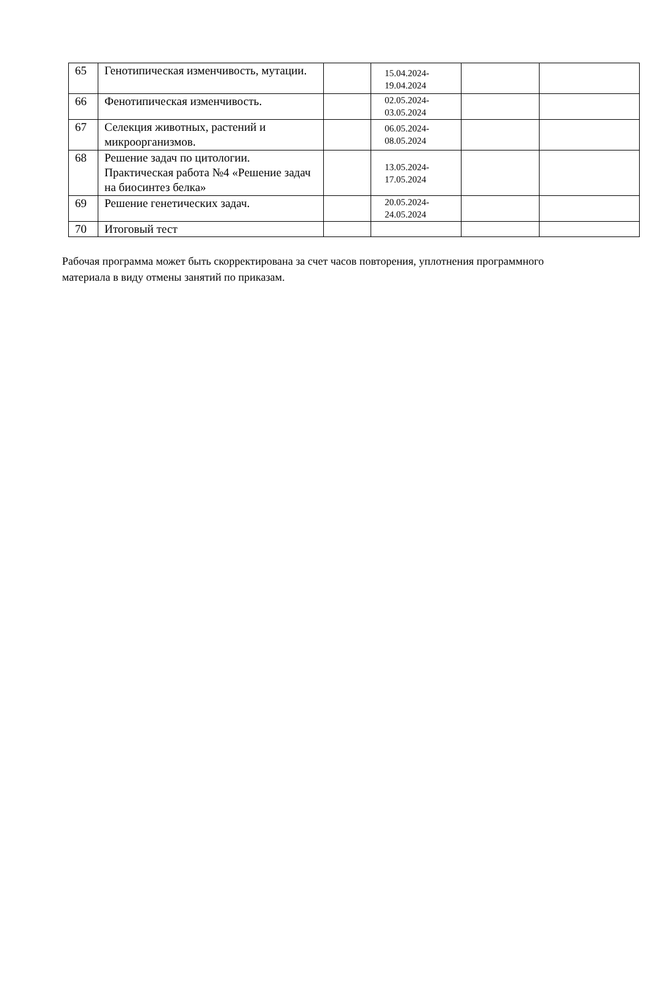| 65 | Генотипическая изменчивость, мутации. | | 15.04.2024- 19.04.2024 | | |
| 66 | Фенотипическая изменчивость. | | 02.05.2024- 03.05.2024 | | |
| 67 | Селекция животных, растений и микроорганизмов. | | 06.05.2024- 08.05.2024 | | |
| 68 | Решение задач по цитологии. Практическая работа №4 «Решение задач на биосинтез белка» | | 13.05.2024- 17.05.2024 | | |
| 69 | Решение генетических задач. | | 20.05.2024- 24.05.2024 | | |
| 70 | Итоговый тест | | | | |
Рабочая программа может быть скорректирована за счет часов повторения, уплотнения программного материала в виду отмены занятий по приказам.